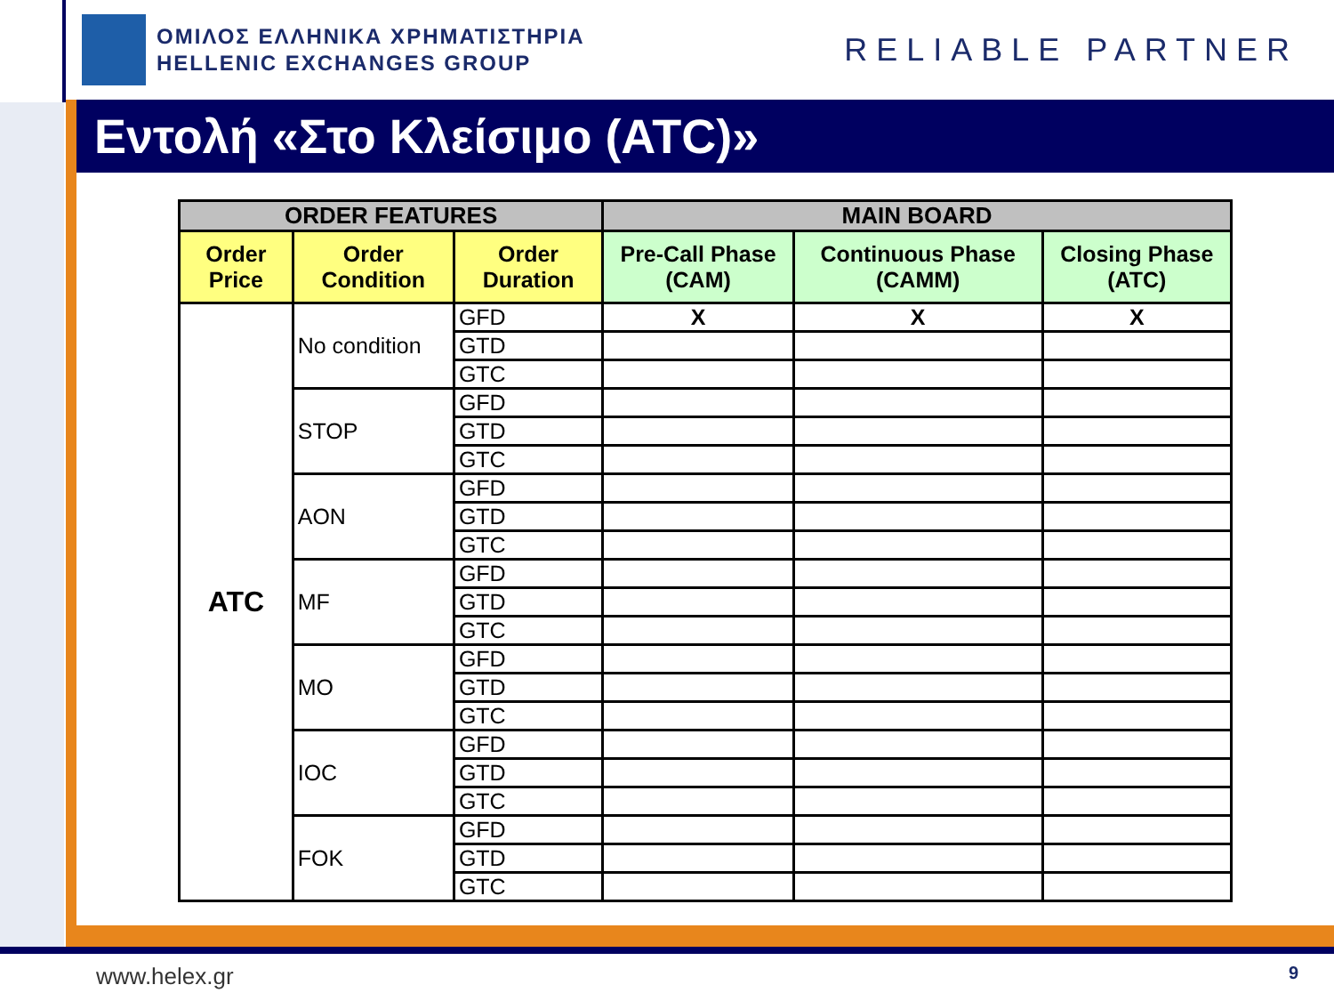ΟΜΙΛΟΣ ΕΛΛΗΝΙΚΑ ΧΡΗΜΑΤΙΣΤΗΡΙΑ
HELLENIC EXCHANGES GROUP
RELIABLE PARTNER
Εντολή «Στο Κλείσιμο (ATC)»
| ORDER FEATURES | | | MAIN BOARD | | |
| --- | --- | --- | --- | --- | --- |
| Order Price | Order Condition | Order Duration | Pre-Call Phase (CAM) | Continuous Phase (CAMM) | Closing Phase (ATC) |
| ATC | No condition | GFD | X | X | X |
| | | GTD | | | |
| | | GTC | | | |
| | STOP | GFD | | | |
| | | GTD | | | |
| | | GTC | | | |
| | AON | GFD | | | |
| | | GTD | | | |
| | | GTC | | | |
| | MF | GFD | | | |
| | | GTD | | | |
| | | GTC | | | |
| | MO | GFD | | | |
| | | GTD | | | |
| | | GTC | | | |
| | IOC | GFD | | | |
| | | GTD | | | |
| | | GTC | | | |
| | FOK | GFD | | | |
| | | GTD | | | |
| | | GTC | | | |
www.helex.gr 9